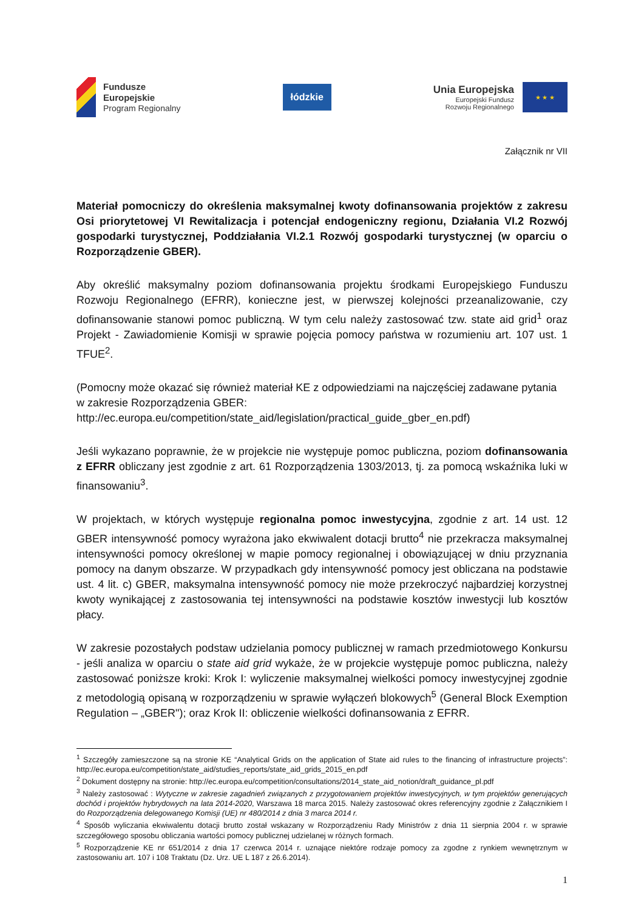Fundusze
Europejskie
Program Regionalny
łódzkie
Unia Europejska
Europejski Fundusz
Rozwoju Regionalnego
★ ★ ★
Załącznik nr VII
Materiał pomocniczy do określenia maksymalnej kwoty dofinansowania projektów z zakresu Osi priorytetowej VI Rewitalizacja i potencjał endogeniczny regionu, Działania VI.2 Rozwój gospodarki turystycznej, Poddziałania VI.2.1 Rozwój gospodarki turystycznej (w oparciu o Rozporządzenie GBER).
Aby określić maksymalny poziom dofinansowania projektu środkami Europejskiego Funduszu Rozwoju Regionalnego (EFRR), konieczne jest, w pierwszej kolejności przeanalizowanie, czy dofinansowanie stanowi pomoc publiczną. W tym celu należy zastosować tzw. state aid grid<sup>1</sup> oraz Projekt - Zawiadomienie Komisji w sprawie pojęcia pomocy państwa w rozumieniu art. 107 ust. 1 TFUE<sup>2</sup>.
(Pomocny może okazać się również materiał KE z odpowiedziami na najczęściej zadawane pytania w zakresie Rozporządzenia GBER:
http://ec.europa.eu/competition/state_aid/legislation/practical_guide_gber_en.pdf)
Jeśli wykazano poprawnie, że w projekcie nie występuje pomoc publiczna, poziom dofinansowania z EFRR obliczany jest zgodnie z art. 61 Rozporządzenia 1303/2013, tj. za pomocą wskaźnika luki w finansowaniu<sup>3</sup>.
W projektach, w których występuje regionalna pomoc inwestycyjna, zgodnie z art. 14 ust. 12 GBER intensywność pomocy wyrażona jako ekwiwalent dotacji brutto<sup>4</sup> nie przekracza maksymalnej intensywności pomocy określonej w mapie pomocy regionalnej i obowiązującej w dniu przyznania pomocy na danym obszarze. W przypadkach gdy intensywność pomocy jest obliczana na podstawie ust. 4 lit. c) GBER, maksymalna intensywność pomocy nie może przekroczyć najbardziej korzystnej kwoty wynikającej z zastosowania tej intensywności na podstawie kosztów inwestycji lub kosztów płacy.
W zakresie pozostałych podstaw udzielania pomocy publicznej w ramach przedmiotowego Konkursu - jeśli analiza w oparciu o state aid grid wykaże, że w projekcie występuje pomoc publiczna, należy zastosować poniższe kroki: Krok I: wyliczenie maksymalnej wielkości pomocy inwestycyjnej zgodnie z metodologią opisaną w rozporządzeniu w sprawie wyłączeń blokowych<sup>5</sup> (General Block Exemption Regulation – „GBER"); oraz Krok II: obliczenie wielkości dofinansowania z EFRR.
<sup>1</sup> Szczegóły zamieszczone są na stronie KE “Analytical Grids on the application of State aid rules to the financing of infrastructure projects”: http://ec.europa.eu/competition/state_aid/studies_reports/state_aid_grids_2015_en.pdf
<sup>2</sup> Dokument dostępny na stronie: http://ec.europa.eu/competition/consultations/2014_state_aid_notion/draft_guidance_pl.pdf
<sup>3</sup> Należy zastosować : Wytyczne w zakresie zagadnień związanych z przygotowaniem projektów inwestycyjnych, w tym projektów generujących dochód i projektów hybrydowych na lata 2014-2020, Warszawa 18 marca 2015. Należy zastosować okres referencyjny zgodnie z Załącznikiem I do Rozporządzenia delegowanego Komisji (UE) nr 480/2014 z dnia 3 marca 2014 r.
<sup>4</sup> Sposób wyliczania ekwiwalentu dotacji brutto został wskazany w Rozporządzeniu Rady Ministrów z dnia 11 sierpnia 2004 r. w sprawie szczegółowego sposobu obliczania wartości pomocy publicznej udzielanej w różnych formach.
<sup>5</sup> Rozporządzenie KE nr 651/2014 z dnia 17 czerwca 2014 r. uznające niektóre rodzaje pomocy za zgodne z rynkiem wewnętrznym w zastosowaniu art. 107 i 108 Traktatu (Dz. Urz. UE L 187 z 26.6.2014).
1